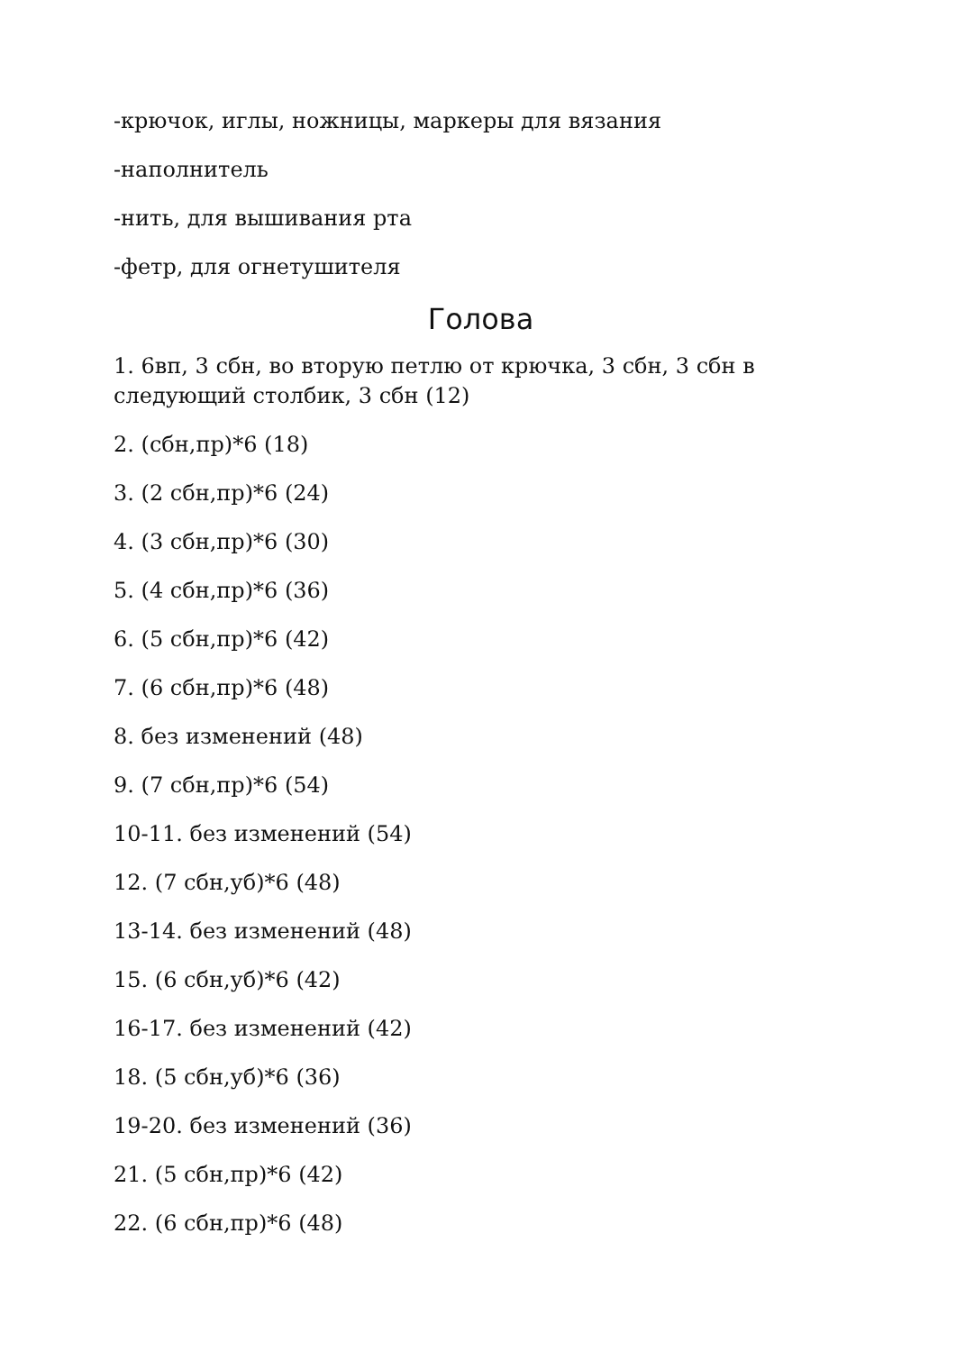-крючок, иглы, ножницы, маркеры для вязания
-наполнитель
-нить, для вышивания рта
-фетр, для огнетушителя
Голова
1. 6вп, 3 сбн, во вторую петлю от крючка, 3 сбн, 3 сбн в следующий столбик, 3 сбн (12)
2. (сбн,пр)*6 (18)
3. (2 сбн,пр)*6 (24)
4. (3 сбн,пр)*6 (30)
5. (4 сбн,пр)*6 (36)
6. (5 сбн,пр)*6 (42)
7. (6 сбн,пр)*6 (48)
8. без изменений (48)
9. (7 сбн,пр)*6 (54)
10-11. без изменений (54)
12. (7 сбн,уб)*6 (48)
13-14. без изменений (48)
15. (6 сбн,уб)*6 (42)
16-17. без изменений (42)
18. (5 сбн,уб)*6 (36)
19-20. без изменений (36)
21. (5 сбн,пр)*6 (42)
22. (6 сбн,пр)*6 (48)